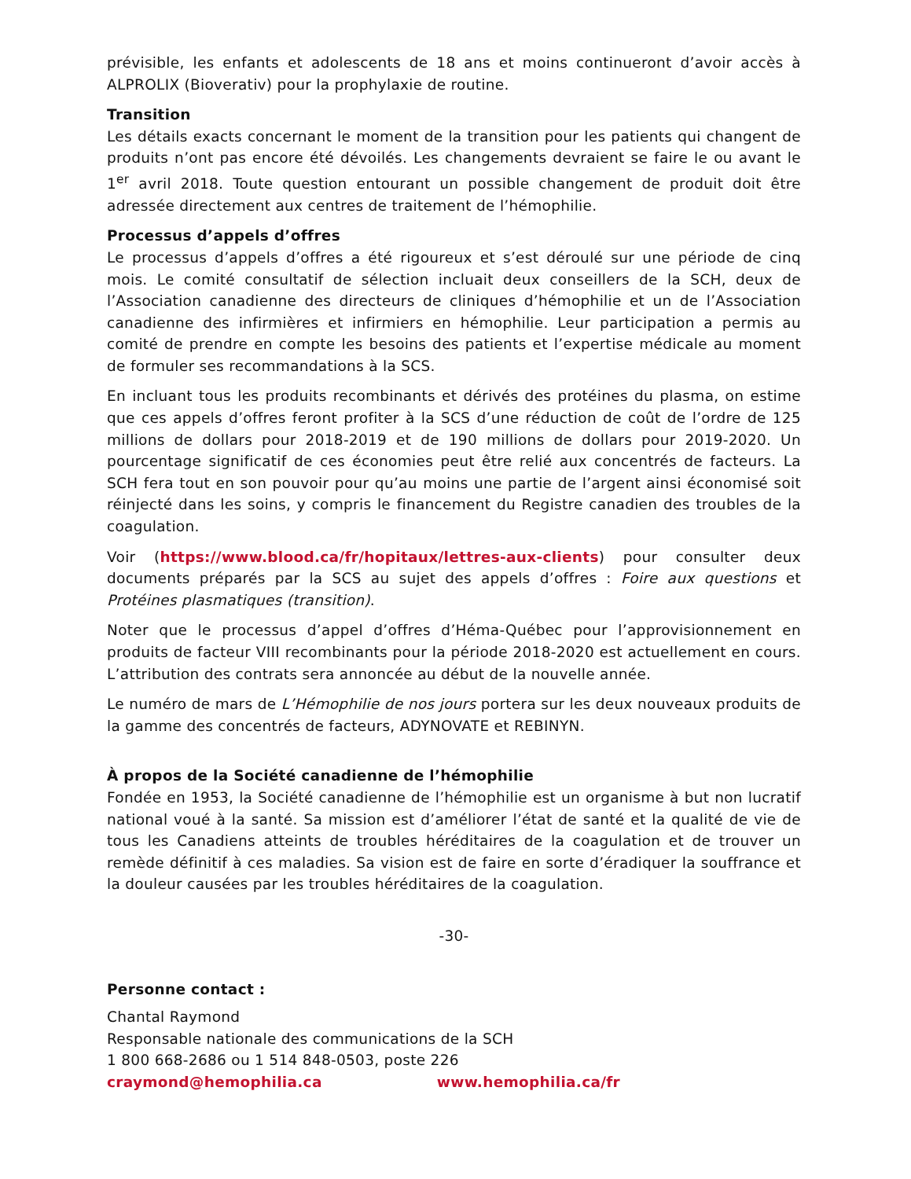prévisible, les enfants et adolescents de 18 ans et moins continueront d’avoir accès à ALPROLIX (Bioverativ) pour la prophylaxie de routine.
Transition
Les détails exacts concernant le moment de la transition pour les patients qui changent de produits n’ont pas encore été dévoilés. Les changements devraient se faire le ou avant le 1<sup>er</sup> avril 2018. Toute question entourant un possible changement de produit doit être adressée directement aux centres de traitement de l’hémophilie.
Processus d’appels d’offres
Le processus d’appels d’offres a été rigoureux et s’est déroulé sur une période de cinq mois. Le comité consultatif de sélection incluait deux conseillers de la SCH, deux de l’Association canadienne des directeurs de cliniques d’hémophilie et un de l’Association canadienne des infirmières et infirmiers en hémophilie. Leur participation a permis au comité de prendre en compte les besoins des patients et l’expertise médicale au moment de formuler ses recommandations à la SCS.
En incluant tous les produits recombinants et dérivés des protéines du plasma, on estime que ces appels d’offres feront profiter à la SCS d’une réduction de coût de l’ordre de 125 millions de dollars pour 2018-2019 et de 190 millions de dollars pour 2019-2020. Un pourcentage significatif de ces économies peut être relié aux concentrés de facteurs. La SCH fera tout en son pouvoir pour qu’au moins une partie de l’argent ainsi économisé soit réinjecté dans les soins, y compris le financement du Registre canadien des troubles de la coagulation.
Voir (https://www.blood.ca/fr/hopitaux/lettres-aux-clients) pour consulter deux documents préparés par la SCS au sujet des appels d’offres : Foire aux questions et Protéines plasmatiques (transition).
Noter que le processus d’appel d’offres d’Héma-Québec pour l’approvisionnement en produits de facteur VIII recombinants pour la période 2018-2020 est actuellement en cours. L’attribution des contrats sera annoncée au début de la nouvelle année.
Le numéro de mars de L’Hémophilie de nos jours portera sur les deux nouveaux produits de la gamme des concentrés de facteurs, ADYNOVATE et REBINYN.
À propos de la Société canadienne de l’hémophilie
Fondée en 1953, la Société canadienne de l’hémophilie est un organisme à but non lucratif national voué à la santé. Sa mission est d’améliorer l’état de santé et la qualité de vie de tous les Canadiens atteints de troubles héréditaires de la coagulation et de trouver un remède définitif à ces maladies. Sa vision est de faire en sorte d’éradiquer la souffrance et la douleur causées par les troubles héréditaires de la coagulation.
-30-
Personne contact :
Chantal Raymond
Responsable nationale des communications de la SCH
1 800 668-2686 ou 1 514 848-0503, poste 226
craymond@hemophilia.ca www.hemophilia.ca/fr